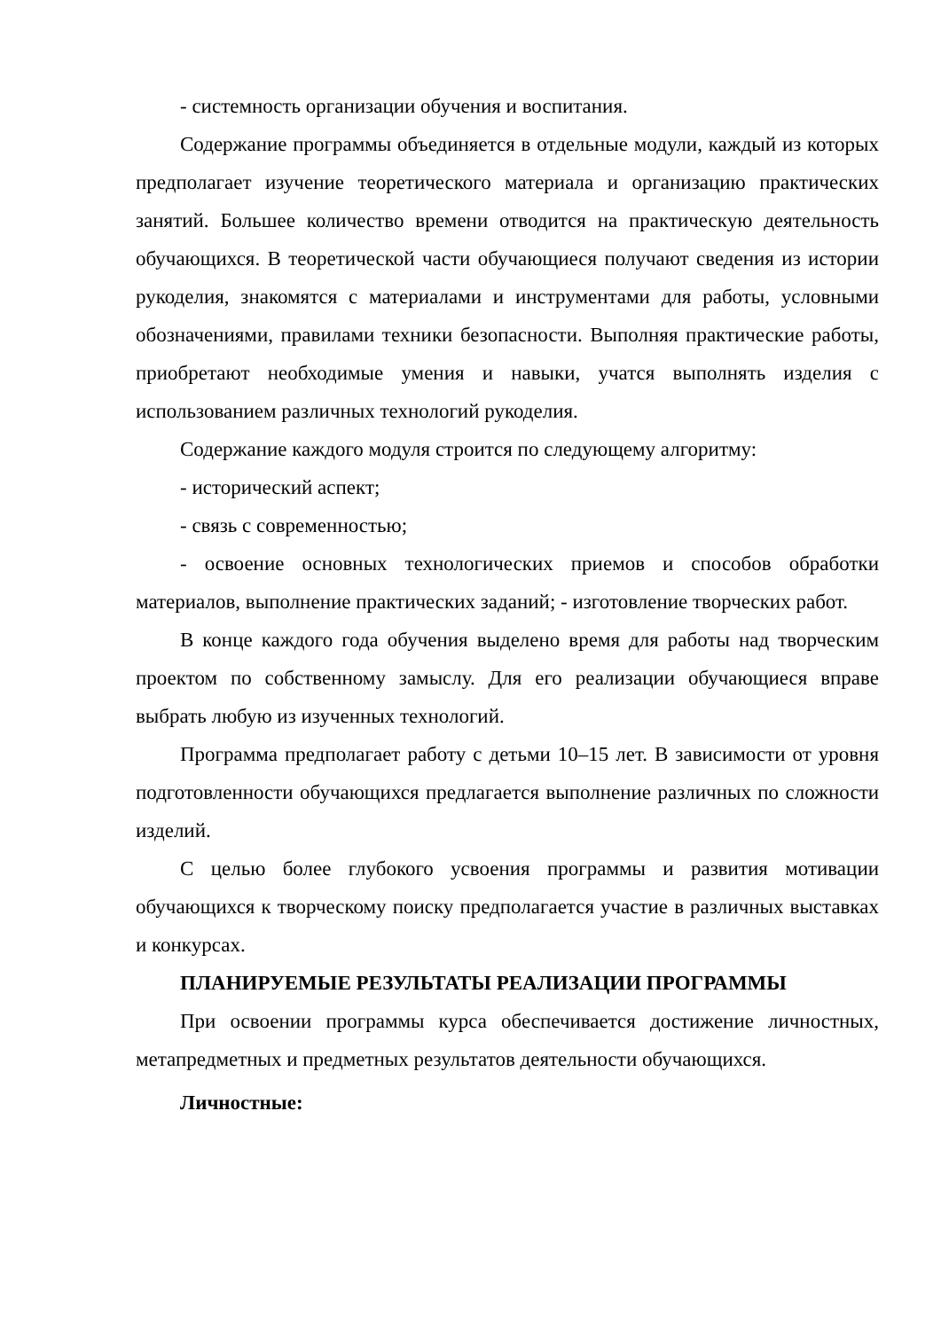- системность организации обучения и воспитания.
Содержание программы объединяется в отдельные модули, каждый из которых предполагает изучение теоретического материала и организацию практических занятий. Большее количество времени отводится на практическую деятельность обучающихся. В теоретической части обучающиеся получают сведения из истории рукоделия, знакомятся с материалами и инструментами для работы, условными обозначениями, правилами техники безопасности. Выполняя практические работы, приобретают необходимые умения и навыки, учатся выполнять изделия с использованием различных технологий рукоделия.
Содержание каждого модуля строится по следующему алгоритму:
- исторический аспект;
- связь с современностью;
- освоение основных технологических приемов и способов обработки материалов, выполнение практических заданий; - изготовление творческих работ.
В конце каждого года обучения выделено время для работы над творческим проектом по собственному замыслу. Для его реализации обучающиеся вправе выбрать любую из изученных технологий.
Программа предполагает работу с детьми 10–15 лет. В зависимости от уровня подготовленности обучающихся предлагается выполнение различных по сложности изделий.
С целью более глубокого усвоения программы и развития мотивации обучающихся к творческому поиску предполагается участие в различных выставках и конкурсах.
ПЛАНИРУЕМЫЕ РЕЗУЛЬТАТЫ РЕАЛИЗАЦИИ ПРОГРАММЫ
При освоении программы курса обеспечивается достижение личностных, метапредметных и предметных результатов деятельности обучающихся.
Личностные: